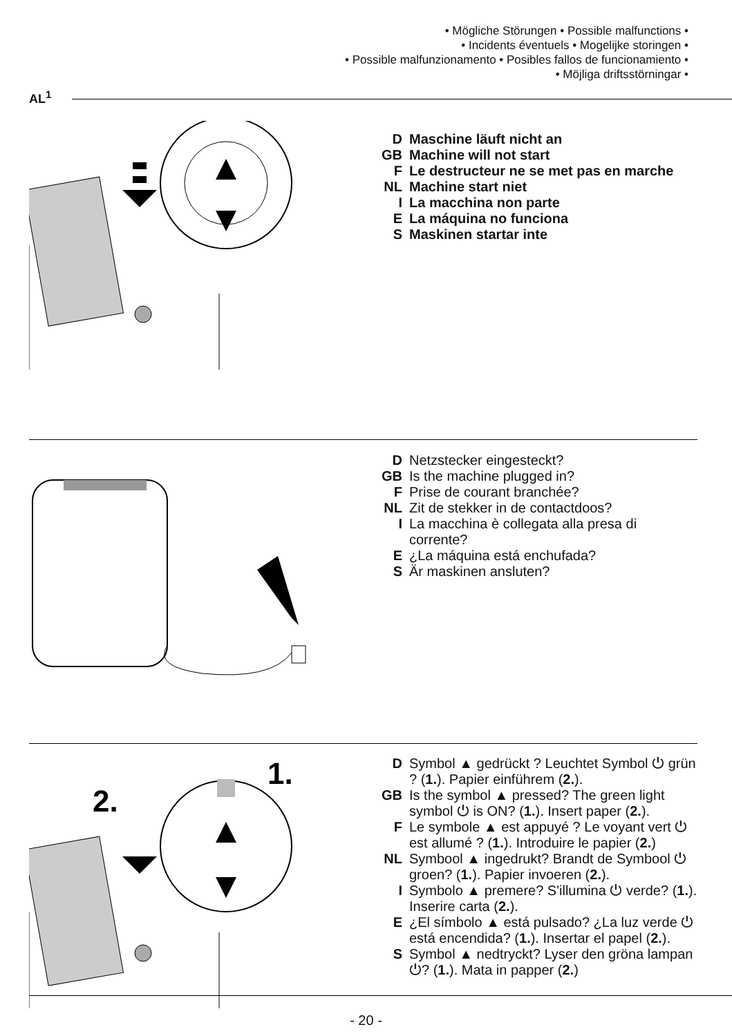• Mögliche Störungen • Possible malfunctions •
• Incidents éventuels • Mogelijke storingen •
• Possible malfunzionamento • Posibles fallos de funcionamiento •
• Möjliga driftsstörningar •
AL<sup>1</sup>
D Maschine läuft nicht an
GB Machine will not start
F Le destructeur ne se met pas en marche
NL Machine start niet
I La macchina non parte
E La máquina no funciona
S Maskinen startar inte
D Netzstecker eingesteckt?
GB Is the machine plugged in?
F Prise de courant branchée?
NL Zit de stekker in de contactdoos?
I La macchina è collegata alla presa di corrente?
E ¿La máquina está enchufada?
S Är maskinen ansluten?
1.
2.
D Symbol ▲ gedrückt ? Leuchtet Symbol ⏻ grün ? (1.). Papier einführem (2.).
GB Is the symbol ▲ pressed? The green light symbol ⏻ is ON? (1.). Insert paper (2.).
F Le symbole ▲ est appuyé ? Le voyant vert ⏻ est allumé ? (1.). Introduire le papier (2.)
NL Symbool ▲ ingedrukt? Brandt de Symbool ⏻ groen? (1.). Papier invoeren (2.).
I Symbolo ▲ premere? S'illumina ⏻ verde? (1.). Inserire carta (2.).
E ¿El símbolo ▲ está pulsado? ¿La luz verde ⏻ está encendida? (1.). Insertar el papel (2.).
S Symbol ▲ nedtryckt? Lyser den gröna lampan ⏻? (1.). Mata in papper (2.)
- 20 -